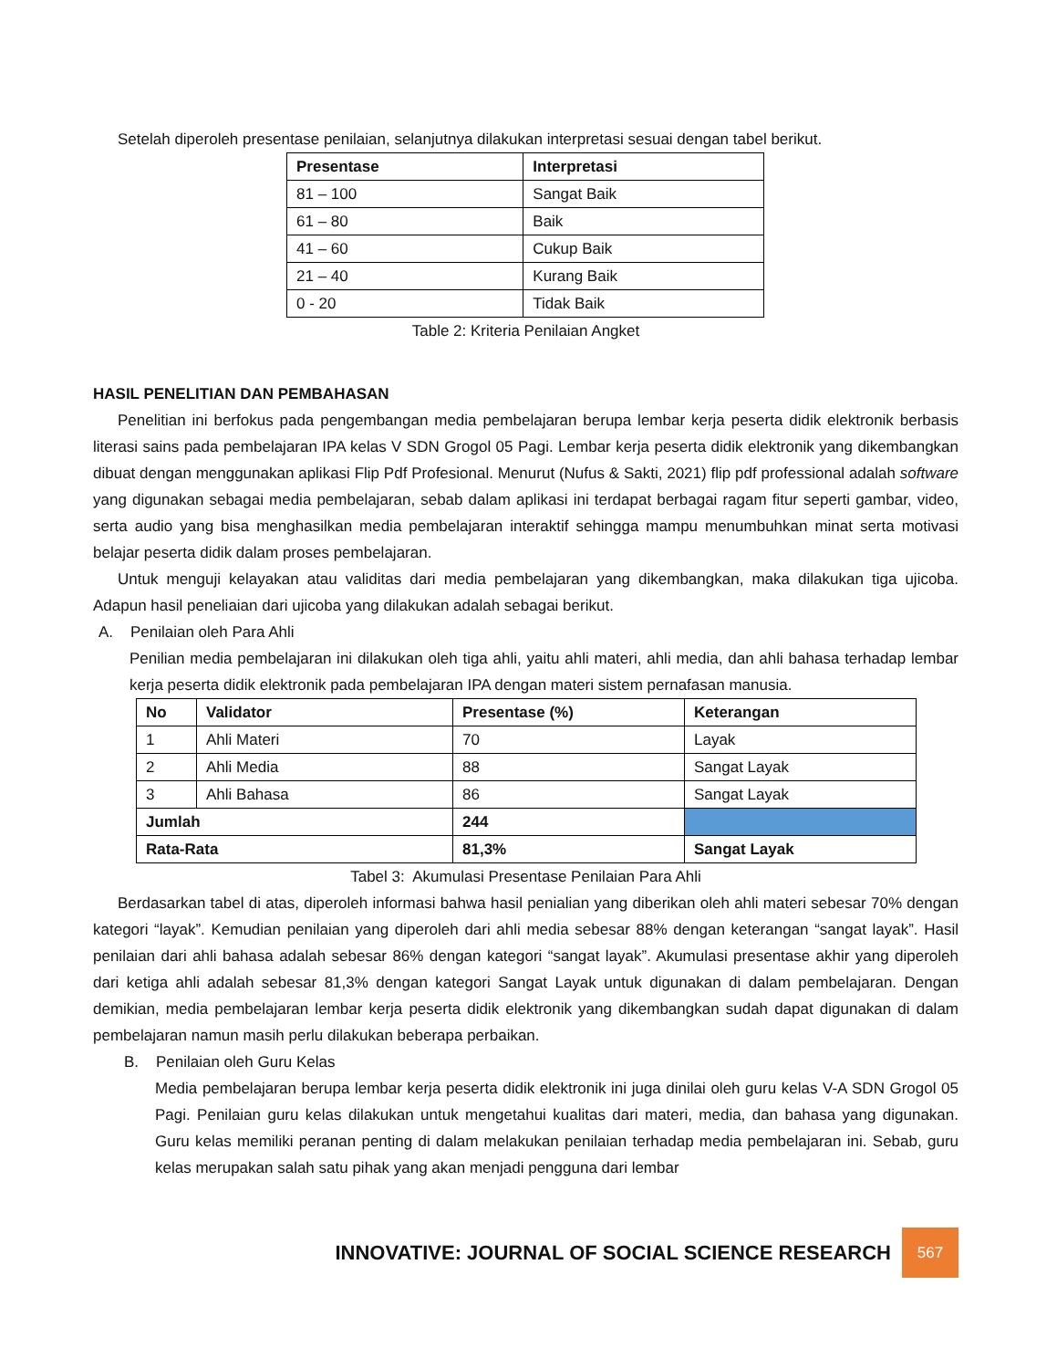Setelah diperoleh presentase penilaian, selanjutnya dilakukan interpretasi sesuai dengan tabel berikut.
| Presentase | Interpretasi |
| --- | --- |
| 81 – 100 | Sangat Baik |
| 61 – 80 | Baik |
| 41 – 60 | Cukup Baik |
| 21 – 40 | Kurang Baik |
| 0 - 20 | Tidak Baik |
Table 2: Kriteria Penilaian Angket
HASIL PENELITIAN DAN PEMBAHASAN
Penelitian ini berfokus pada pengembangan media pembelajaran berupa lembar kerja peserta didik elektronik berbasis literasi sains pada pembelajaran IPA kelas V SDN Grogol 05 Pagi. Lembar kerja peserta didik elektronik yang dikembangkan dibuat dengan menggunakan aplikasi Flip Pdf Profesional. Menurut (Nufus & Sakti, 2021) flip pdf professional adalah software yang digunakan sebagai media pembelajaran, sebab dalam aplikasi ini terdapat berbagai ragam fitur seperti gambar, video, serta audio yang bisa menghasilkan media pembelajaran interaktif sehingga mampu menumbuhkan minat serta motivasi belajar peserta didik dalam proses pembelajaran.
Untuk menguji kelayakan atau validitas dari media pembelajaran yang dikembangkan, maka dilakukan tiga ujicoba. Adapun hasil peneliaian dari ujicoba yang dilakukan adalah sebagai berikut.
A. Penilaian oleh Para Ahli
Penilian media pembelajaran ini dilakukan oleh tiga ahli, yaitu ahli materi, ahli media, dan ahli bahasa terhadap lembar kerja peserta didik elektronik pada pembelajaran IPA dengan materi sistem pernafasan manusia.
| No | Validator | Presentase (%) | Keterangan |
| --- | --- | --- | --- |
| 1 | Ahli Materi | 70 | Layak |
| 2 | Ahli Media | 88 | Sangat Layak |
| 3 | Ahli Bahasa | 86 | Sangat Layak |
| Jumlah | | 244 | |
| Rata-Rata | | 81,3% | Sangat Layak |
Tabel 3: Akumulasi Presentase Penilaian Para Ahli
Berdasarkan tabel di atas, diperoleh informasi bahwa hasil penialian yang diberikan oleh ahli materi sebesar 70% dengan kategori “layak”. Kemudian penilaian yang diperoleh dari ahli media sebesar 88% dengan keterangan “sangat layak”. Hasil penilaian dari ahli bahasa adalah sebesar 86% dengan kategori “sangat layak”. Akumulasi presentase akhir yang diperoleh dari ketiga ahli adalah sebesar 81,3% dengan kategori Sangat Layak untuk digunakan di dalam pembelajaran. Dengan demikian, media pembelajaran lembar kerja peserta didik elektronik yang dikembangkan sudah dapat digunakan di dalam pembelajaran namun masih perlu dilakukan beberapa perbaikan.
B. Penilaian oleh Guru Kelas
Media pembelajaran berupa lembar kerja peserta didik elektronik ini juga dinilai oleh guru kelas V-A SDN Grogol 05 Pagi. Penilaian guru kelas dilakukan untuk mengetahui kualitas dari materi, media, dan bahasa yang digunakan. Guru kelas memiliki peranan penting di dalam melakukan penilaian terhadap media pembelajaran ini. Sebab, guru kelas merupakan salah satu pihak yang akan menjadi pengguna dari lembar
INNOVATIVE: JOURNAL OF SOCIAL SCIENCE RESEARCH
567